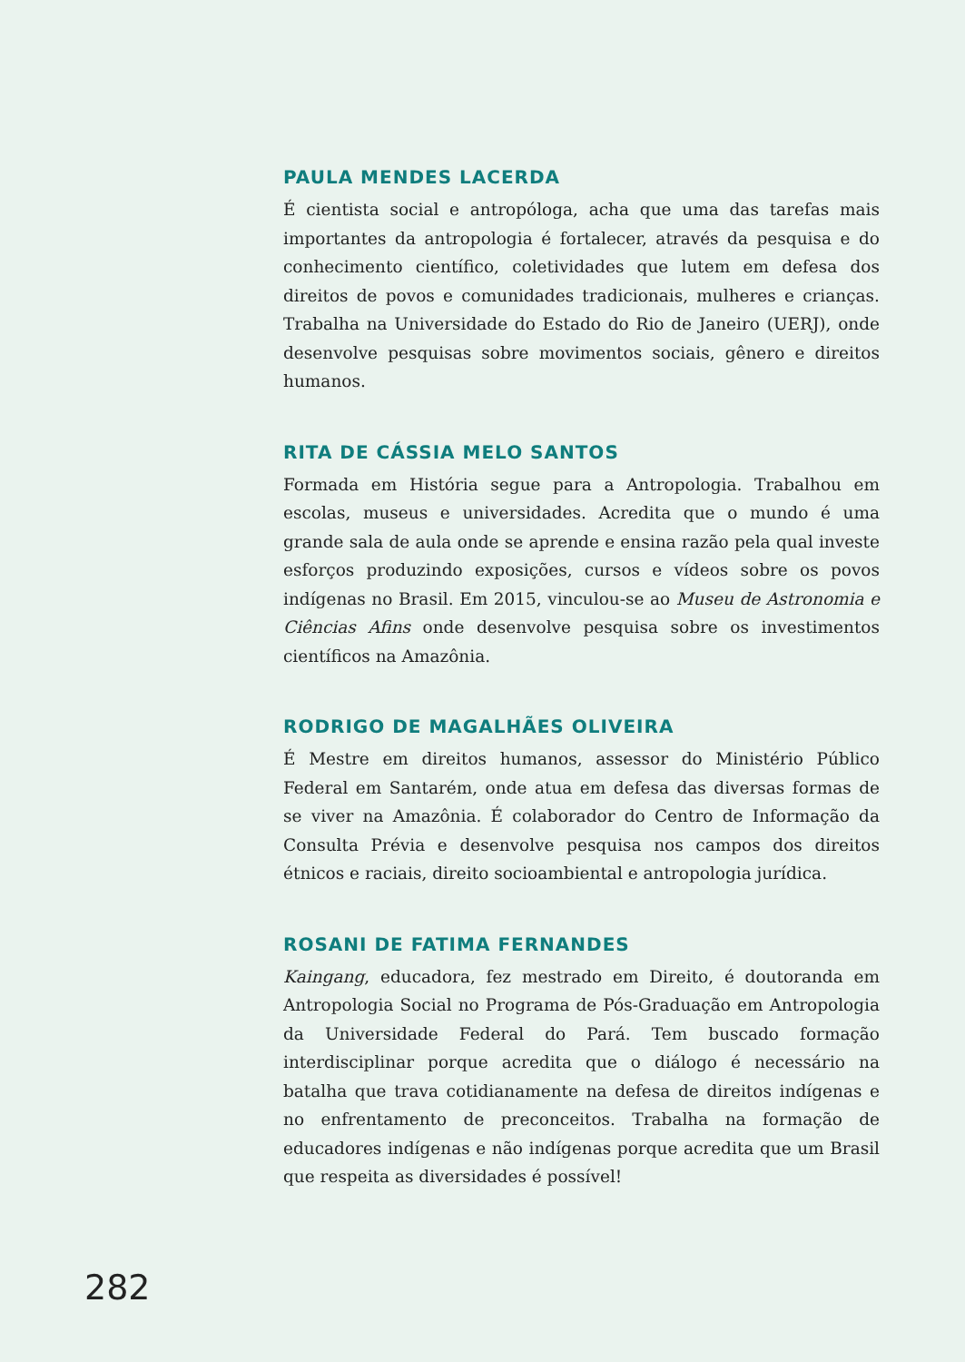PAULA MENDES LACERDA
É cientista social e antropóloga, acha que uma das tarefas mais importantes da antropologia é fortalecer, através da pesquisa e do conhecimento científico, coletividades que lutem em defesa dos direitos de povos e comunidades tradicionais, mulheres e crianças. Trabalha na Universidade do Estado do Rio de Janeiro (UERJ), onde desenvolve pesquisas sobre movimentos sociais, gênero e direitos humanos.
RITA DE CÁSSIA MELO SANTOS
Formada em História segue para a Antropologia. Trabalhou em escolas, museus e universidades. Acredita que o mundo é uma grande sala de aula onde se aprende e ensina razão pela qual investe esforços produzindo exposições, cursos e vídeos sobre os povos indígenas no Brasil. Em 2015, vinculou-se ao Museu de Astronomia e Ciências Afins onde desenvolve pesquisa sobre os investimentos científicos na Amazônia.
RODRIGO DE MAGALHÃES OLIVEIRA
É Mestre em direitos humanos, assessor do Ministério Público Federal em Santarém, onde atua em defesa das diversas formas de se viver na Amazônia. É colaborador do Centro de Informação da Consulta Prévia e desenvolve pesquisa nos campos dos direitos étnicos e raciais, direito socioambiental e antropologia jurídica.
ROSANI DE FATIMA FERNANDES
Kaingang, educadora, fez mestrado em Direito, é doutoranda em Antropologia Social no Programa de Pós-Graduação em Antropologia da Universidade Federal do Pará. Tem buscado formação interdisciplinar porque acredita que o diálogo é necessário na batalha que trava cotidianamente na defesa de direitos indígenas e no enfrentamento de preconceitos. Trabalha na formação de educadores indígenas e não indígenas porque acredita que um Brasil que respeita as diversidades é possível!
282